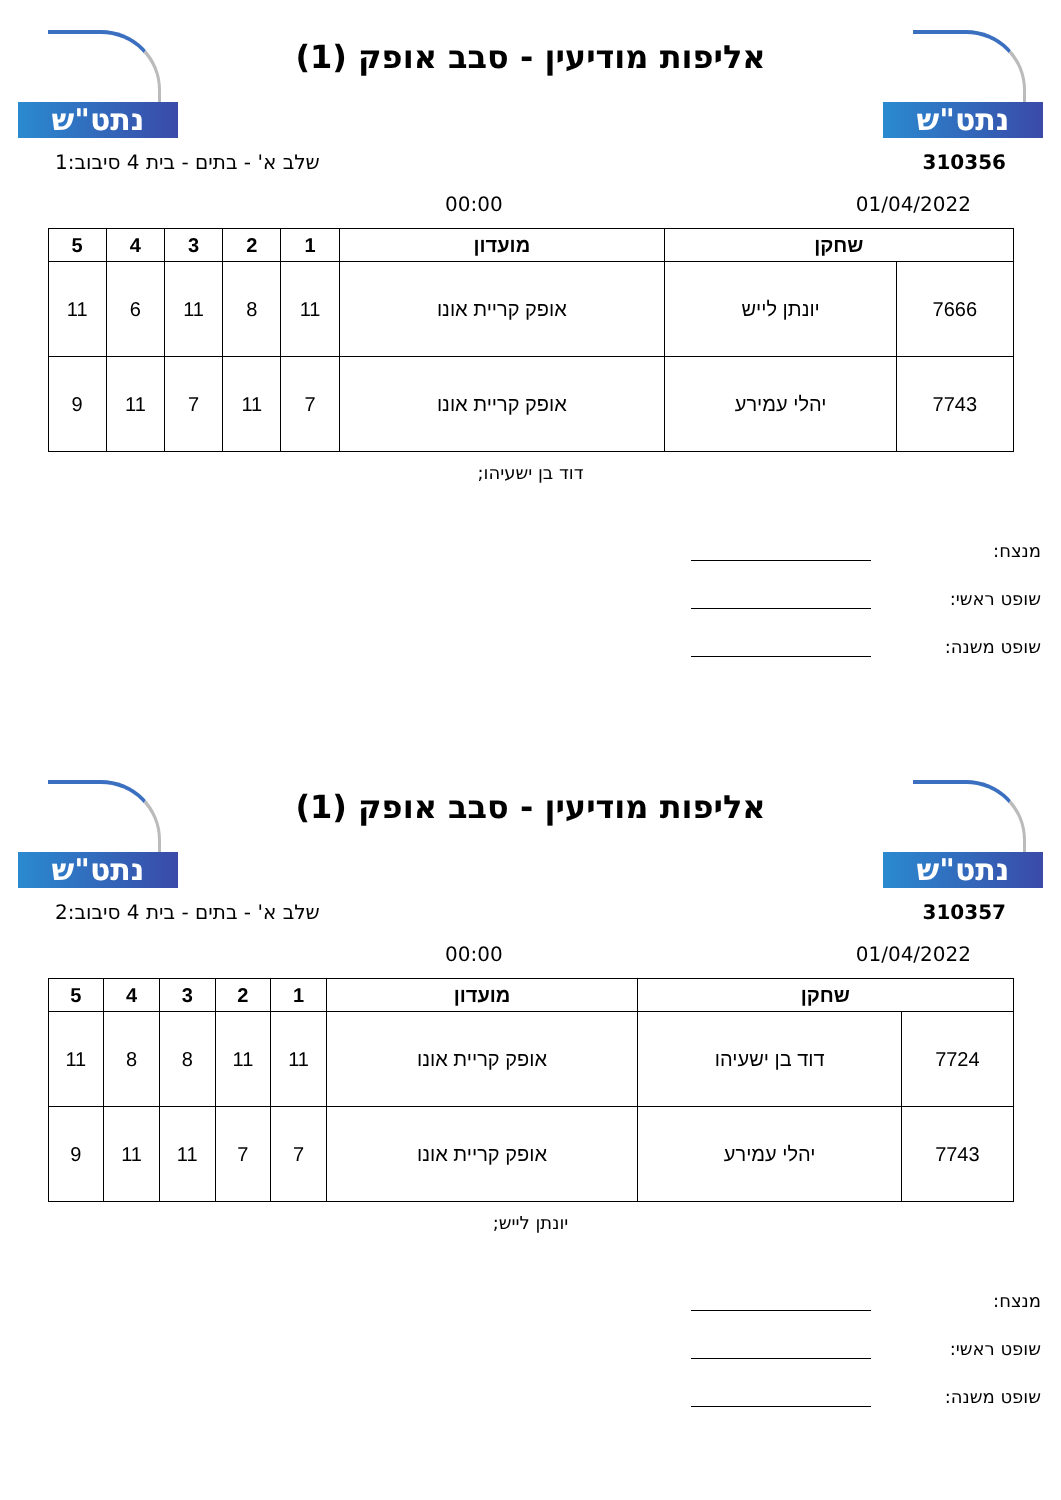נתט"ש
אליפות מודיעין - סבב אופק (1)
נתט"ש
310356 שלב א' - בתים - בית 4 סיבוב:1
01/04/2022 00:00
| שחקן | | מועדון | 1 | 2 | 3 | 4 | 5 |
| --- | --- | --- | --- | --- | --- | --- | --- |
| 7666 | יונתן לייש | אופק קריית אונו | 11 | 8 | 11 | 6 | 11 |
| 7743 | יהלי עמירע | אופק קריית אונו | 7 | 11 | 7 | 11 | 9 |
דוד בן ישעיהו;
מנצח:
שופט ראשי:
שופט משנה:
נתט"ש
אליפות מודיעין - סבב אופק (1)
נתט"ש
310357 שלב א' - בתים - בית 4 סיבוב:2
01/04/2022 00:00
| שחקן | | מועדון | 1 | 2 | 3 | 4 | 5 |
| --- | --- | --- | --- | --- | --- | --- | --- |
| 7724 | דוד בן ישעיהו | אופק קריית אונו | 11 | 11 | 8 | 8 | 11 |
| 7743 | יהלי עמירע | אופק קריית אונו | 7 | 7 | 11 | 11 | 9 |
יונתן לייש;
מנצח:
שופט ראשי:
שופט משנה: